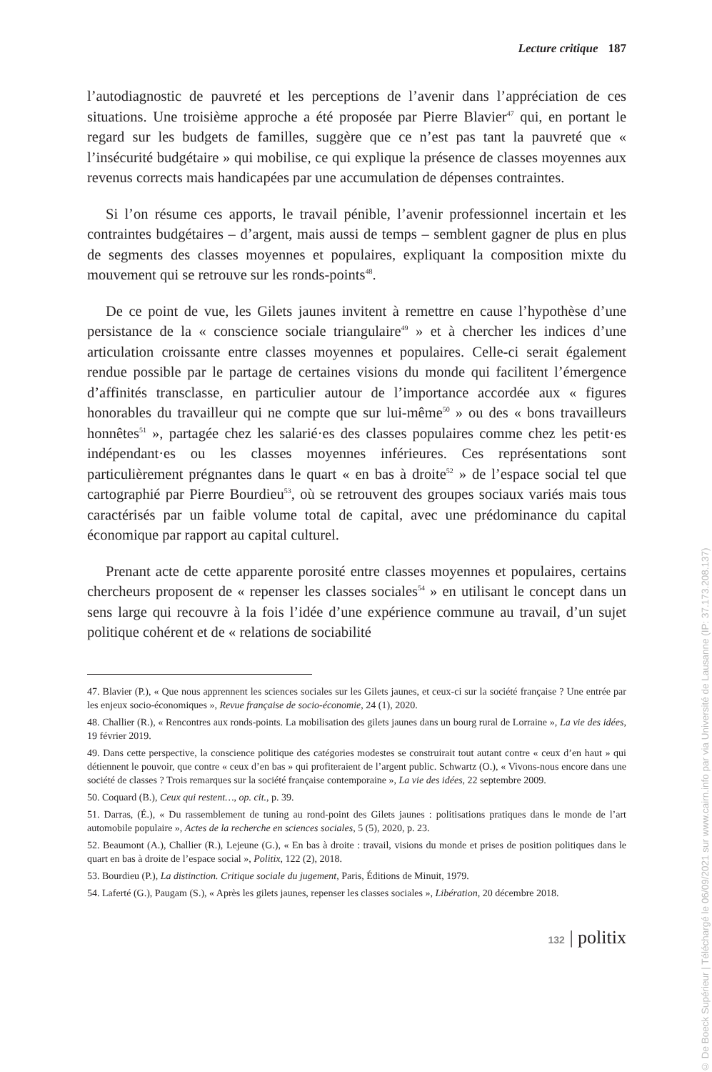Lecture critique 187
l’autodiagnostic de pauvreté et les perceptions de l’avenir dans l’appréciation de ces situations. Une troisième approche a été proposée par Pierre Blavier<sup>47</sup> qui, en portant le regard sur les budgets de familles, suggère que ce n’est pas tant la pauvreté que « l’insécurité budgétaire » qui mobilise, ce qui explique la présence de classes moyennes aux revenus corrects mais handicapées par une accumulation de dépenses contraintes.
Si l’on résume ces apports, le travail pénible, l’avenir professionnel incertain et les contraintes budgétaires – d’argent, mais aussi de temps – semblent gagner de plus en plus de segments des classes moyennes et populaires, expliquant la composition mixte du mouvement qui se retrouve sur les ronds-points<sup>48</sup>.
De ce point de vue, les Gilets jaunes invitent à remettre en cause l’hypothèse d’une persistance de la « conscience sociale triangulaire<sup>49</sup> » et à chercher les indices d’une articulation croissante entre classes moyennes et populaires. Celle-ci serait également rendue possible par le partage de certaines visions du monde qui facilitent l’émergence d’affinités transclasse, en particulier autour de l’importance accordée aux « figures honorables du travailleur qui ne compte que sur lui-même<sup>50</sup> » ou des « bons travailleurs honnêtes<sup>51</sup> », partagée chez les salarié·es des classes populaires comme chez les petit·es indépendant·es ou les classes moyennes inférieures. Ces représentations sont particulièrement prégnantes dans le quart « en bas à droite<sup>52</sup> » de l’espace social tel que cartographié par Pierre Bourdieu<sup>53</sup>, où se retrouvent des groupes sociaux variés mais tous caractérisés par un faible volume total de capital, avec une prédominance du capital économique par rapport au capital culturel.
Prenant acte de cette apparente porosité entre classes moyennes et populaires, certains chercheurs proposent de « repenser les classes sociales<sup>54</sup> » en utilisant le concept dans un sens large qui recouvre à la fois l’idée d’une expérience commune au travail, d’un sujet politique cohérent et de « relations de sociabilité
47. Blavier (P.), « Que nous apprennent les sciences sociales sur les Gilets jaunes, et ceux-ci sur la société française ? Une entrée par les enjeux socio-économiques », Revue française de socio-économie, 24 (1), 2020.
48. Challier (R.), « Rencontres aux ronds-points. La mobilisation des gilets jaunes dans un bourg rural de Lorraine », La vie des idées, 19 février 2019.
49. Dans cette perspective, la conscience politique des catégories modestes se construirait tout autant contre « ceux d’en haut » qui détiennent le pouvoir, que contre « ceux d’en bas » qui profiteraient de l’argent public. Schwartz (O.), « Vivons-nous encore dans une société de classes ? Trois remarques sur la société française contemporaine », La vie des idées, 22 septembre 2009.
50. Coquard (B.), Ceux qui restent…, op. cit., p. 39.
51. Darras, (É.), « Du rassemblement de tuning au rond-point des Gilets jaunes : politisations pratiques dans le monde de l’art automobile populaire », Actes de la recherche en sciences sociales, 5 (5), 2020, p. 23.
52. Beaumont (A.), Challier (R.), Lejeune (G.), « En bas à droite : travail, visions du monde et prises de position politiques dans le quart en bas à droite de l’espace social », Politix, 122 (2), 2018.
53. Bourdieu (P.), La distinction. Critique sociale du jugement, Paris, Éditions de Minuit, 1979.
54. Laferté (G.), Paugam (S.), « Après les gilets jaunes, repenser les classes sociales », Libération, 20 décembre 2018.
132 | politix
© De Boeck Supérieur | Téléchargé le 06/09/2021 sur www.cairn.info par via Université de Lausanne (IP: 37.173.208.137)